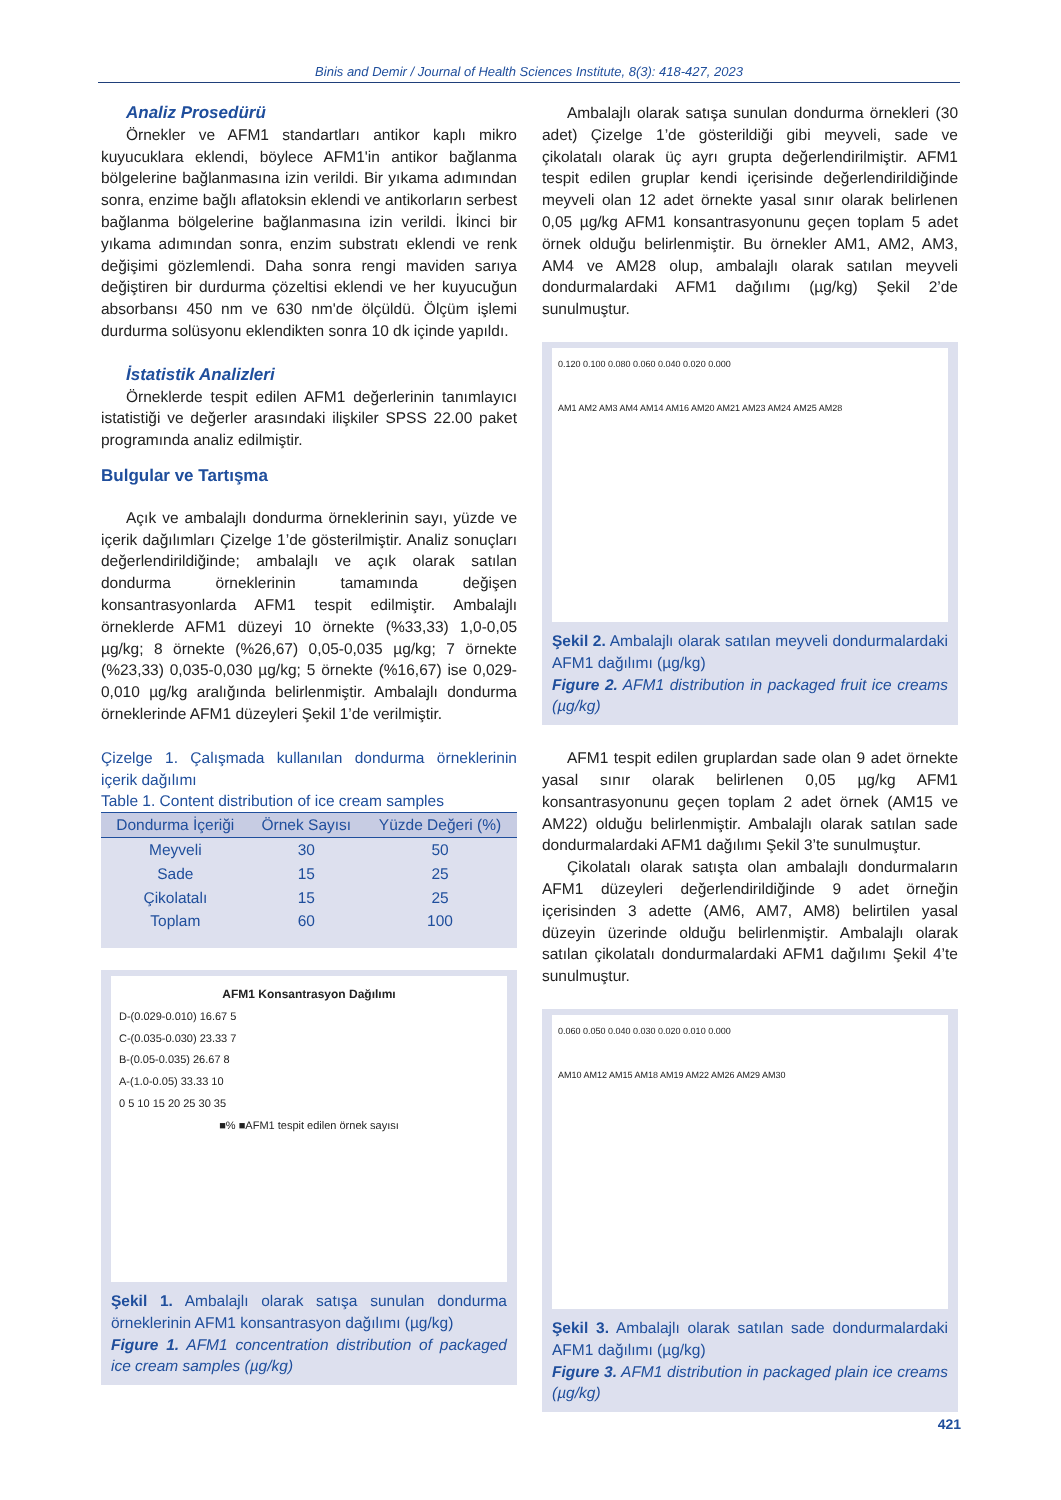Binis and Demir / Journal of Health Sciences Institute, 8(3): 418-427, 2023
Analiz Prosedürü
Örnekler ve AFM1 standartları antikor kaplı mikro kuyucuklara eklendi, böylece AFM1'in antikor bağlanma bölgelerine bağlanmasına izin verildi. Bir yıkama adımından sonra, enzime bağlı aflatoksin eklendi ve antikorların serbest bağlanma bölgelerine bağlanmasına izin verildi. İkinci bir yıkama adımından sonra, enzim substratı eklendi ve renk değişimi gözlemlendi. Daha sonra rengi maviden sarıya değiştiren bir durdurma çözeltisi eklendi ve her kuyucuğun absorbansı 450 nm ve 630 nm'de ölçüldü. Ölçüm işlemi durdurma solüsyonu eklendikten sonra 10 dk içinde yapıldı.
İstatistik Analizleri
Örneklerde tespit edilen AFM1 değerlerinin tanımlayıcı istatistiği ve değerler arasındaki ilişkiler SPSS 22.00 paket programında analiz edilmiştir.
Bulgular ve Tartışma
Açık ve ambalajlı dondurma örneklerinin sayı, yüzde ve içerik dağılımları Çizelge 1’de gösterilmiştir. Analiz sonuçları değerlendirildiğinde; ambalajlı ve açık olarak satılan dondurma örneklerinin tamamında değişen konsantrasyonlarda AFM1 tespit edilmiştir. Ambalajlı örneklerde AFM1 düzeyi 10 örnekte (%33,33) 1,0-0,05 µg/kg; 8 örnekte (%26,67) 0,05-0,035 µg/kg; 7 örnekte (%23,33) 0,035-0,030 µg/kg; 5 örnekte (%16,67) ise 0,029-0,010 µg/kg aralığında belirlenmiştir. Ambalajlı dondurma örneklerinde AFM1 düzeyleri Şekil 1’de verilmiştir.
Çizelge 1. Çalışmada kullanılan dondurma örneklerinin içerik dağılımı
Table 1. Content distribution of ice cream samples
| Dondurma İçeriği | Örnek Sayısı | Yüzde Değeri (%) |
| --- | --- | --- |
| Meyveli | 30 | 50 |
| Sade | 15 | 25 |
| Çikolatalı | 15 | 25 |
| Toplam | 60 | 100 |
AFM1 Konsantrasyon Dağılımı
D-(0.029-0.010) 16.67 5
C-(0.035-0.030) 23.33 7
B-(0.05-0.035) 26.67 8
A-(1.0-0.05) 33.33 10
0 5 10 15 20 25 30 35
■% ■AFM1 tespit edilen örnek sayısı
Şekil 1. Ambalajlı olarak satışa sunulan dondurma örneklerinin AFM1 konsantrasyon dağılımı (µg/kg)
Figure 1. AFM1 concentration distribution of packaged ice cream samples (µg/kg)
Ambalajlı olarak satışa sunulan dondurma örnekleri (30 adet) Çizelge 1’de gösterildiği gibi meyveli, sade ve çikolatalı olarak üç ayrı grupta değerlendirilmiştir. AFM1 tespit edilen gruplar kendi içerisinde değerlendirildiğinde meyveli olan 12 adet örnekte yasal sınır olarak belirlenen 0,05 µg/kg AFM1 konsantrasyonunu geçen toplam 5 adet örnek olduğu belirlenmiştir. Bu örnekler AM1, AM2, AM3, AM4 ve AM28 olup, ambalajlı olarak satılan meyveli dondurmalardaki AFM1 dağılımı (µg/kg) Şekil 2’de sunulmuştur.
0.120 0.100 0.080 0.060 0.040 0.020 0.000
AM1 AM2 AM3 AM4 AM14 AM16 AM20 AM21 AM23 AM24 AM25 AM28
Şekil 2. Ambalajlı olarak satılan meyveli dondurmalardaki AFM1 dağılımı (µg/kg)
Figure 2. AFM1 distribution in packaged fruit ice creams (µg/kg)
AFM1 tespit edilen gruplardan sade olan 9 adet örnekte yasal sınır olarak belirlenen 0,05 µg/kg AFM1 konsantrasyonunu geçen toplam 2 adet örnek (AM15 ve AM22) olduğu belirlenmiştir. Ambalajlı olarak satılan sade dondurmalardaki AFM1 dağılımı Şekil 3’te sunulmuştur.
Çikolatalı olarak satışta olan ambalajlı dondurmaların AFM1 düzeyleri değerlendirildiğinde 9 adet örneğin içerisinden 3 adette (AM6, AM7, AM8) belirtilen yasal düzeyin üzerinde olduğu belirlenmiştir. Ambalajlı olarak satılan çikolatalı dondurmalardaki AFM1 dağılımı Şekil 4’te sunulmuştur.
0.060 0.050 0.040 0.030 0.020 0.010 0.000
AM10 AM12 AM15 AM18 AM19 AM22 AM26 AM29 AM30
Şekil 3. Ambalajlı olarak satılan sade dondurmalardaki AFM1 dağılımı (µg/kg)
Figure 3. AFM1 distribution in packaged plain ice creams (µg/kg)
421